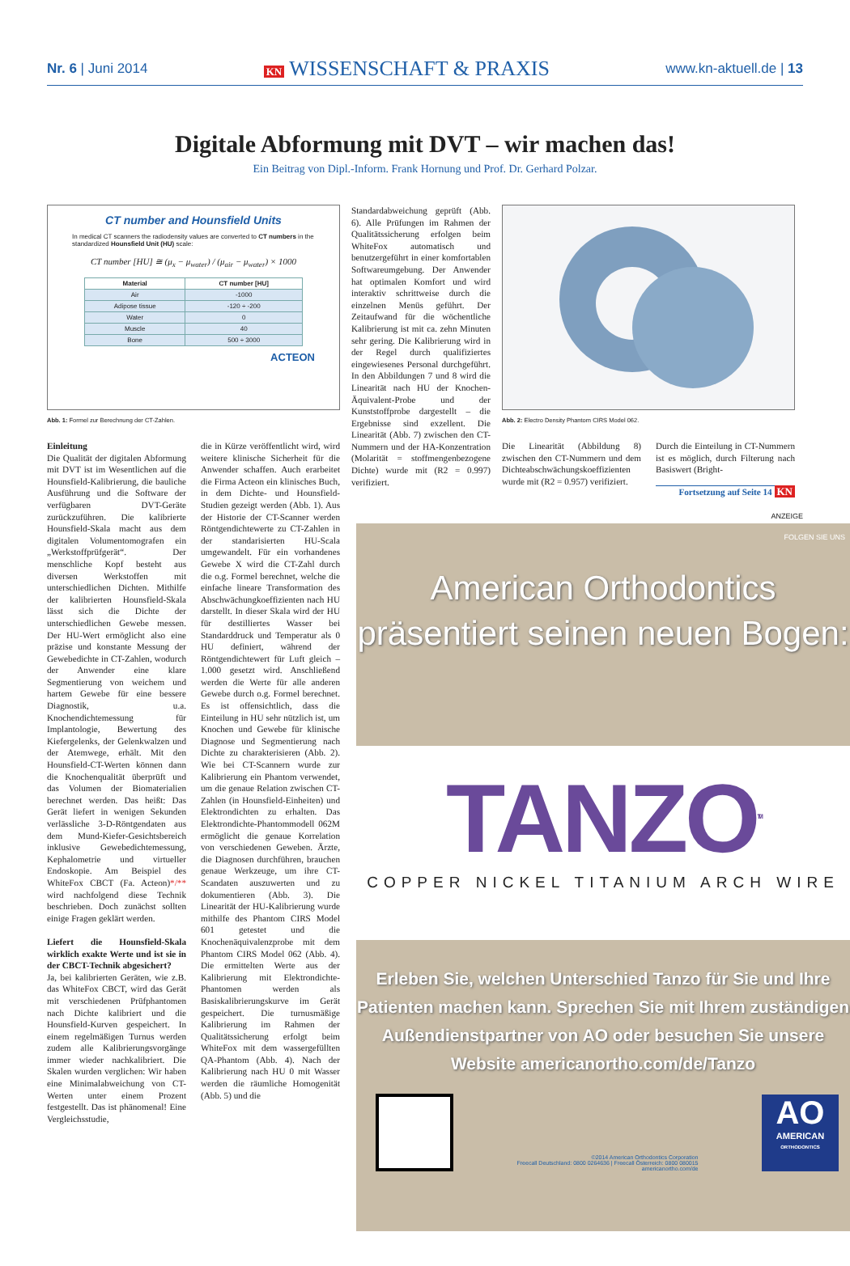Nr. 6 | Juni 2014 KN WISSENSCHAFT & PRAXIS www.kn-aktuell.de | 13
Digitale Abformung mit DVT – wir machen das!
Ein Beitrag von Dipl.-Inform. Frank Hornung und Prof. Dr. Gerhard Polzar.
CT number and Hounsfield Units
In medical CT scanners the radiodensity values are converted to CT numbers in the standardized Hounsfield Unit (HU) scale:
CT number [HU] ≅ (μ<sub>x</sub> − μ<sub>water</sub>) / (μ<sub>air</sub> − μ<sub>water</sub>) × 1000
| Material | CT number [HU] |
| --- | --- |
| Air | -1000 |
| Adipose tissue | -120 ÷ -200 |
| Water | 0 |
| Muscle | 40 |
| Bone | 500 ÷ 3000 |
ACTEON
Abb. 1: Formel zur Berechnung der CT-Zahlen.
Einleitung
Die Qualität der digitalen Abformung mit DVT ist im Wesentlichen auf die Hounsfield-Kalibrierung, die bauliche Ausführung und die Software der verfügbaren DVT-Geräte zurückzuführen. Die kalibrierte Hounsfield-Skala macht aus dem digitalen Volumentomografen ein „Werkstoffprüfgerät“. Der menschliche Kopf besteht aus diversen Werkstoffen mit unterschiedlichen Dichten. Mithilfe der kalibrierten Hounsfield-Skala lässt sich die Dichte der unterschiedlichen Gewebe messen. Der HU-Wert ermöglicht also eine präzise und konstante Messung der Gewebedichte in CT-Zahlen, wodurch der Anwender eine klare Segmentierung von weichem und hartem Gewebe für eine bessere Diagnostik, u.a. Knochendichtemessung für Implantologie, Bewertung des Kiefergelenks, der Gelenkwalzen und der Atemwege, erhält. Mit den Hounsfield-CT-Werten können dann die Knochenqualität überprüft und das Volumen der Biomaterialien berechnet werden. Das heißt: Das Gerät liefert in wenigen Sekunden verlässliche 3-D-Röntgendaten aus dem Mund-Kiefer-Gesichtsbereich inklusive Gewebedichtemessung, Kephalometrie und virtueller Endoskopie. Am Beispiel des WhiteFox CBCT (Fa. Acteon)*/** wird nachfolgend diese Technik beschrieben. Doch zunächst sollten einige Fragen geklärt werden.
Liefert die Hounsfield-Skala wirklich exakte Werte und ist sie in der CBCT-Technik abgesichert?
Ja, bei kalibrierten Geräten, wie z.B. das WhiteFox CBCT, wird das Gerät mit verschiedenen Prüfphantomen nach Dichte kalibriert und die Hounsfield-Kurven gespeichert. In einem regelmäßigen Turnus werden zudem alle Kalibrierungsvorgänge immer wieder nachkalibriert. Die Skalen wurden verglichen: Wir haben eine Minimalabweichung von CT-Werten unter einem Prozent festgestellt. Das ist phänomenal! Eine Vergleichsstudie,
die in Kürze veröffentlicht wird, wird weitere klinische Sicherheit für die Anwender schaffen. Auch erarbeitet die Firma Acteon ein klinisches Buch, in dem Dichte- und Hounsfield-Studien gezeigt werden (Abb. 1). Aus der Historie der CT-Scanner werden Röntgendichtewerte zu CT-Zahlen in der standarisierten HU-Scala umgewandelt. Für ein vorhandenes Gewebe X wird die CT-Zahl durch die o.g. Formel berechnet, welche die einfache lineare Transformation des Abschwächungkoeffizienten nach HU darstellt. In dieser Skala wird der HU für destilliertes Wasser bei Standarddruck und Temperatur als 0 HU definiert, während der Röntgendichtewert für Luft gleich –1.000 gesetzt wird. Anschließend werden die Werte für alle anderen Gewebe durch o.g. Formel berechnet. Es ist offensichtlich, dass die Einteilung in HU sehr nützlich ist, um Knochen und Gewebe für klinische Diagnose und Segmentierung nach Dichte zu charakterisieren (Abb. 2). Wie bei CT-Scannern wurde zur Kalibrierung ein Phantom verwendet, um die genaue Relation zwischen CT-Zahlen (in Hounsfield-Einheiten) und Elektrondichten zu erhalten. Das Elektrondichte-Phantommodell 062M ermöglicht die genaue Korrelation von verschiedenen Geweben. Ärzte, die Diagnosen durchführen, brauchen genaue Werkzeuge, um ihre CT-Scandaten auszuwerten und zu dokumentieren (Abb. 3). Die Linearität der HU-Kalibrierung wurde mithilfe des Phantom CIRS Model 601 getestet und die Knochenäquivalenzprobe mit dem Phantom CIRS Model 062 (Abb. 4). Die ermittelten Werte aus der Kalibrierung mit Elektrondichte-Phantomen werden als Basiskalibrierungskurve im Gerät gespeichert. Die turnusmäßige Kalibrierung im Rahmen der Qualitätssicherung erfolgt beim WhiteFox mit dem wassergefüllten QA-Phantom (Abb. 4). Nach der Kalibrierung nach HU 0 mit Wasser werden die räumliche Homogenität (Abb. 5) und die
Standardabweichung geprüft (Abb. 6). Alle Prüfungen im Rahmen der Qualitätssicherung erfolgen beim WhiteFox automatisch und benutzergeführt in einer komfortablen Softwareumgebung. Der Anwender hat optimalen Komfort und wird interaktiv schrittweise durch die einzelnen Menüs geführt. Der Zeitaufwand für die wöchentliche Kalibrierung ist mit ca. zehn Minuten sehr gering. Die Kalibrierung wird in der Regel durch qualifiziertes eingewiesenes Personal durchgeführt. In den Abbildungen 7 und 8 wird die Linearität nach HU der Knochen-Äquivalent-Probe und der Kunststoffprobe dargestellt – die Ergebnisse sind exzellent. Die Linearität (Abb. 7) zwischen den CT-Nummern und der HA-Konzentration (Molarität = stoffmengenbezogene Dichte) wurde mit (R2 = 0.997) verifiziert.
Abb. 2: Electro Density Phantom CIRS Model 062.
Die Linearität (Abbildung 8) zwischen den CT-Nummern und dem Dichteabschwächungskoeffizienten wurde mit (R2 = 0.957) verifiziert.
Durch die Einteilung in CT-Nummern ist es möglich, durch Filterung nach Basiswert (Bright-
Fortsetzung auf Seite 14 KN
ANZEIGE
FOLGEN SIE UNS
American Orthodontics präsentiert seinen neuen Bogen:
TANZO<sup>TM</sup>
COPPER NICKEL TITANIUM ARCH WIRE
Erleben Sie, welchen Unterschied Tanzo für Sie und Ihre Patienten machen kann. Sprechen Sie mit Ihrem zuständigen Außendienstpartner von AO oder besuchen Sie unsere Website americanortho.com/de/Tanzo
©2014 American Orthodontics Corporation
Freecall Deutschland: 0800 0264636 | Freecall Österreich: 0800 080015
americanortho.com/de
AO
AMERICAN
ORTHODONTICS